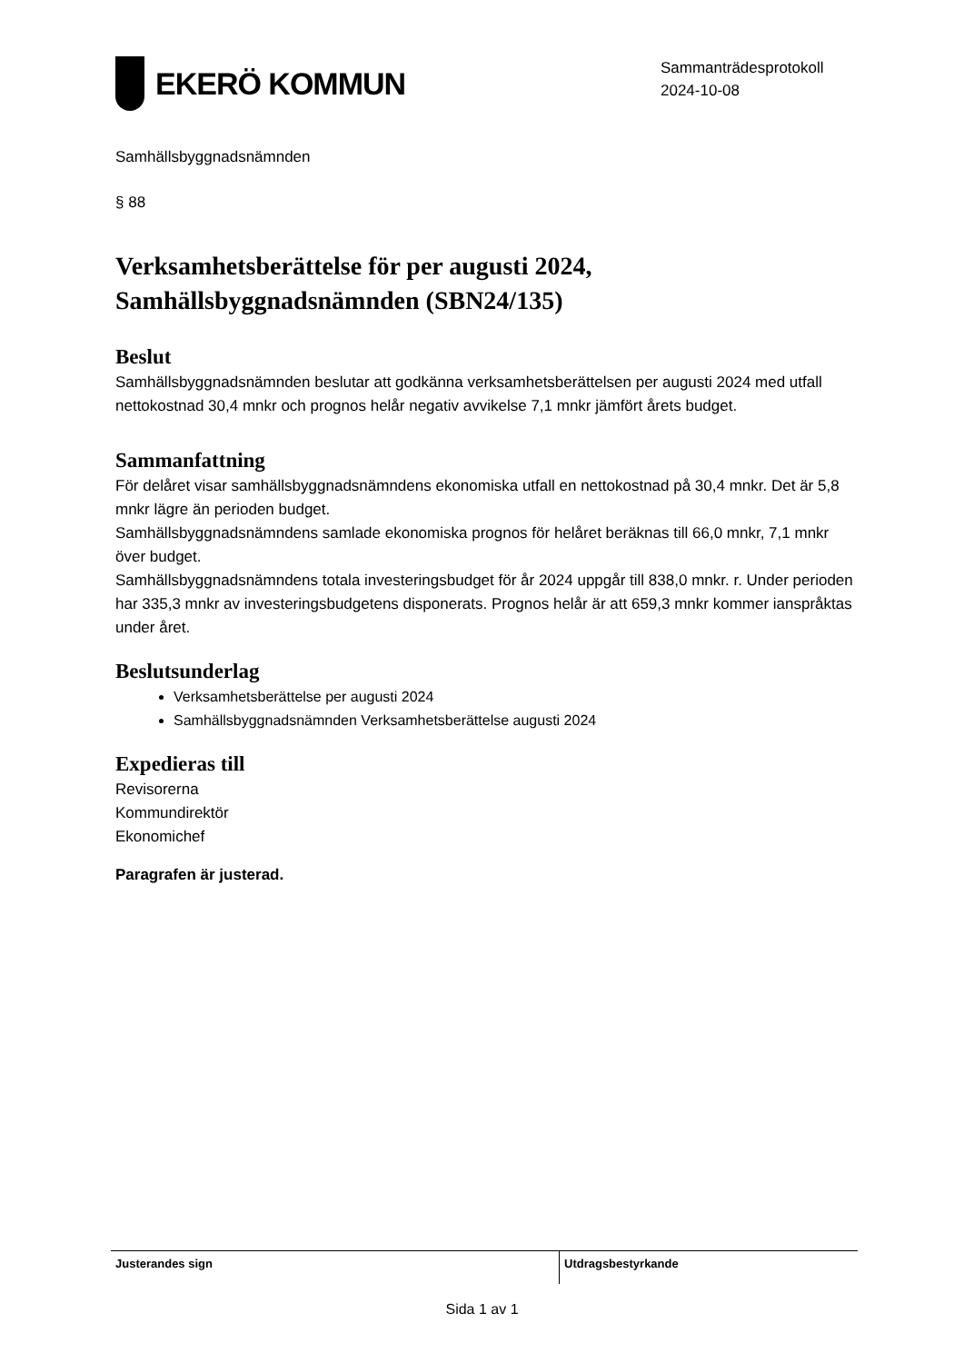EKERÖ KOMMUN
Sammanträdesprotokoll
2024-10-08
Samhällsbyggnadsnämnden
§ 88
Verksamhetsberättelse för per augusti 2024, Samhällsbyggnadsnämnden (SBN24/135)
Beslut
Samhällsbyggnadsnämnden beslutar att godkänna verksamhetsberättelsen per augusti 2024 med utfall nettokostnad 30,4 mnkr och prognos helår negativ avvikelse 7,1 mnkr jämfört årets budget.
Sammanfattning
För delåret visar samhällsbyggnadsnämndens ekonomiska utfall en nettokostnad på 30,4 mnkr. Det är 5,8 mnkr lägre än perioden budget.
Samhällsbyggnadsnämndens samlade ekonomiska prognos för helåret beräknas till 66,0 mnkr, 7,1 mnkr över budget.
Samhällsbyggnadsnämndens totala investeringsbudget för år 2024 uppgår till 838,0 mnkr. r. Under perioden har 335,3 mnkr av investeringsbudgetens disponerats. Prognos helår är att 659,3 mnkr kommer ianspråktas under året.
Beslutsunderlag
Verksamhetsberättelse per augusti 2024
Samhällsbyggnadsnämnden Verksamhetsberättelse augusti 2024
Expedieras till
Revisorerna
Kommundirektör
Ekonomichef
Paragrafen är justerad.
Justerandes sign Utdragsbestyrkande
Sida 1 av 1